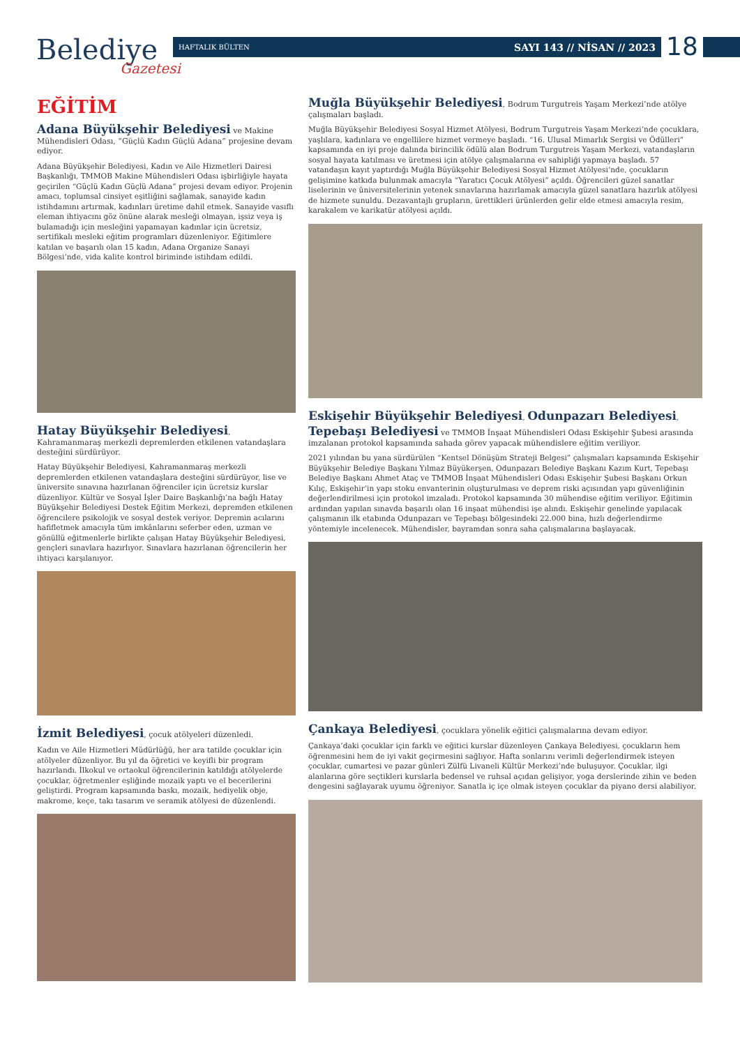Belediye
Gazetesi
HAFTALIK BÜLTEN SAYI 143 // NİSAN // 2023 18
EĞİTİM
Adana Büyükşehir Belediyesi ve Makine Mühendisleri Odası, “Güçlü Kadın Güçlü Adana” projesine devam ediyor.
Adana Büyükşehir Belediyesi, Kadın ve Aile Hizmetleri Dairesi Başkanlığı, TMMOB Makine Mühendisleri Odası işbirliğiyle hayata geçirilen “Güçlü Kadın Güçlü Adana” projesi devam ediyor. Projenin amacı, toplumsal cinsiyet eşitliğini sağlamak, sanayide kadın istihdamını artırmak, kadınları üretime dahil etmek. Sanayide vasıflı eleman ihtiyacını göz önüne alarak mesleği olmayan, işsiz veya iş bulamadığı için mesleğini yapamayan kadınlar için ücretsiz, sertifikalı mesleki eğitim programları düzenleniyor. Eğitimlere katılan ve başarılı olan 15 kadın, Adana Organize Sanayi Bölgesi’nde, vida kalite kontrol biriminde istihdam edildi.
Hatay Büyükşehir Belediyesi, Kahramanmaraş merkezli depremlerden etkilenen vatandaşlara desteğini sürdürüyor.
Hatay Büyükşehir Belediyesi, Kahramanmaraş merkezli depremlerden etkilenen vatandaşlara desteğini sürdürüyor, lise ve üniversite sınavına hazırlanan öğrenciler için ücretsiz kurslar düzenliyor. Kültür ve Sosyal İşler Daire Başkanlığı’na bağlı Hatay Büyükşehir Belediyesi Destek Eğitim Merkezi, depremden etkilenen öğrencilere psikolojik ve sosyal destek veriyor. Depremin acılarını hafifletmek amacıyla tüm imkânlarını seferber eden, uzman ve gönüllü eğitmenlerle birlikte çalışan Hatay Büyükşehir Belediyesi, gençleri sınavlara hazırlıyor. Sınavlara hazırlanan öğrencilerin her ihtiyacı karşılanıyor.
İzmit Belediyesi, çocuk atölyeleri düzenledi.
Kadın ve Aile Hizmetleri Müdürlüğü, her ara tatilde çocuklar için atölyeler düzenliyor. Bu yıl da öğretici ve keyifli bir program hazırlandı. İlkokul ve ortaokul öğrencilerinin katıldığı atölyelerde çocuklar, öğretmenler eşliğinde mozaik yaptı ve el becerilerini geliştirdi. Program kapsamında baskı, mozaik, hediyelik obje, makrome, keçe, takı tasarım ve seramik atölyesi de düzenlendi.
Muğla Büyükşehir Belediyesi, Bodrum Turgutreis Yaşam Merkezi’nde atölye çalışmaları başladı.
Muğla Büyükşehir Belediyesi Sosyal Hizmet Atölyesi, Bodrum Turgutreis Yaşam Merkezi’nde çocuklara, yaşlılara, kadınlara ve engellilere hizmet vermeye başladı. “16. Ulusal Mimarlık Sergisi ve Ödülleri” kapsamında en iyi proje dalında birincilik ödülü alan Bodrum Turgutreis Yaşam Merkezi, vatandaşların sosyal hayata katılması ve üretmesi için atölye çalışmalarına ev sahipliği yapmaya başladı. 57 vatandaşın kayıt yaptırdığı Muğla Büyükşehir Belediyesi Sosyal Hizmet Atölyesi’nde, çocukların gelişimine katkıda bulunmak amacıyla “Yaratıcı Çocuk Atölyesi” açıldı. Öğrencileri güzel sanatlar liselerinin ve üniversitelerinin yetenek sınavlarına hazırlamak amacıyla güzel sanatlara hazırlık atölyesi de hizmete sunuldu. Dezavantajlı grupların, ürettikleri ürünlerden gelir elde etmesi amacıyla resim, karakalem ve karikatür atölyesi açıldı.
Eskişehir Büyükşehir Belediyesi, Odunpazarı Belediyesi, Tepebaşı Belediyesi ve TMMOB İnşaat Mühendisleri Odası Eskişehir Şubesi arasında imzalanan protokol kapsamında sahada görev yapacak mühendislere eğitim veriliyor.
2021 yılından bu yana sürdürülen “Kentsel Dönüşüm Strateji Belgesi” çalışmaları kapsamında Eskişehir Büyükşehir Belediye Başkanı Yılmaz Büyükerşen, Odunpazarı Belediye Başkanı Kazım Kurt, Tepebaşı Belediye Başkanı Ahmet Ataç ve TMMOB İnşaat Mühendisleri Odası Eskişehir Şubesi Başkanı Orkun Kılıç, Eskişehir’in yapı stoku envanterinin oluşturulması ve deprem riski açısından yapı güvenliğinin değerlendirilmesi için protokol imzaladı. Protokol kapsamında 30 mühendise eğitim veriliyor. Eğitimin ardından yapılan sınavda başarılı olan 16 inşaat mühendisi işe alındı. Eskişehir genelinde yapılacak çalışmanın ilk etabında Odunpazarı ve Tepebaşı bölgesindeki 22.000 bina, hızlı değerlendirme yöntemiyle incelenecek. Mühendisler, bayramdan sonra saha çalışmalarına başlayacak.
Çankaya Belediyesi, çocuklara yönelik eğitici çalışmalarına devam ediyor.
Çankaya’daki çocuklar için farklı ve eğitici kurslar düzenleyen Çankaya Belediyesi, çocukların hem öğrenmesini hem de iyi vakit geçirmesini sağlıyor. Hafta sonlarını verimli değerlendirmek isteyen çocuklar, cumartesi ve pazar günleri Zülfü Livaneli Kültür Merkezi’nde buluşuyor. Çocuklar, ilgi alanlarına göre seçtikleri kurslarla bedensel ve ruhsal açıdan gelişiyor, yoga derslerinde zihin ve beden dengesini sağlayarak uyumu öğreniyor. Sanatla iç içe olmak isteyen çocuklar da piyano dersi alabiliyor.